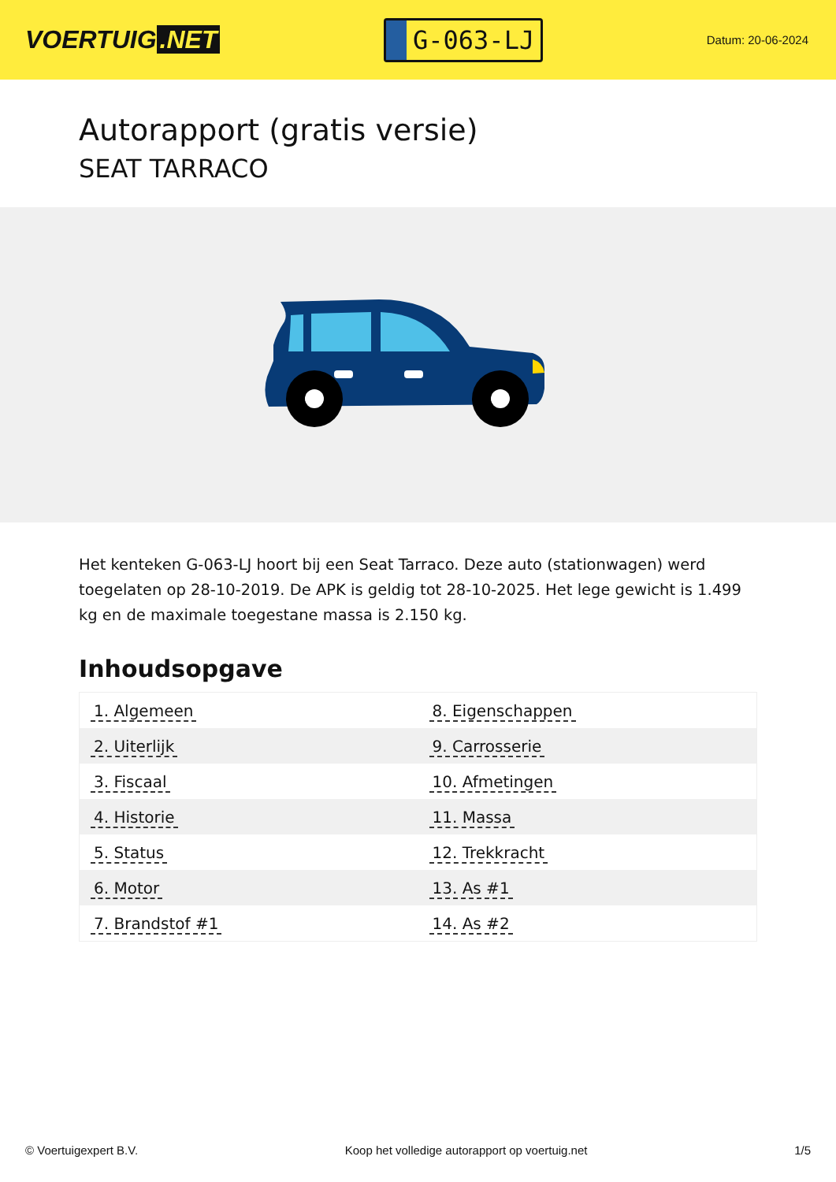VOERTUIG.NET
G-063-LJ
Datum: 20-06-2024
Autorapport (gratis versie)
SEAT TARRACO
Het kenteken G-063-LJ hoort bij een Seat Tarraco. Deze auto (stationwagen) werd toegelaten op 28-10-2019. De APK is geldig tot 28-10-2025. Het lege gewicht is 1.499 kg en de maximale toegestane massa is 2.150 kg.
Inhoudsopgave
| 1. Algemeen | 8. Eigenschappen |
| 2. Uiterlijk | 9. Carrosserie |
| 3. Fiscaal | 10. Afmetingen |
| 4. Historie | 11. Massa |
| 5. Status | 12. Trekkracht |
| 6. Motor | 13. As #1 |
| 7. Brandstof #1 | 14. As #2 |
© Voertuigexpert B.V. Koop het volledige autorapport op voertuig.net 1/5